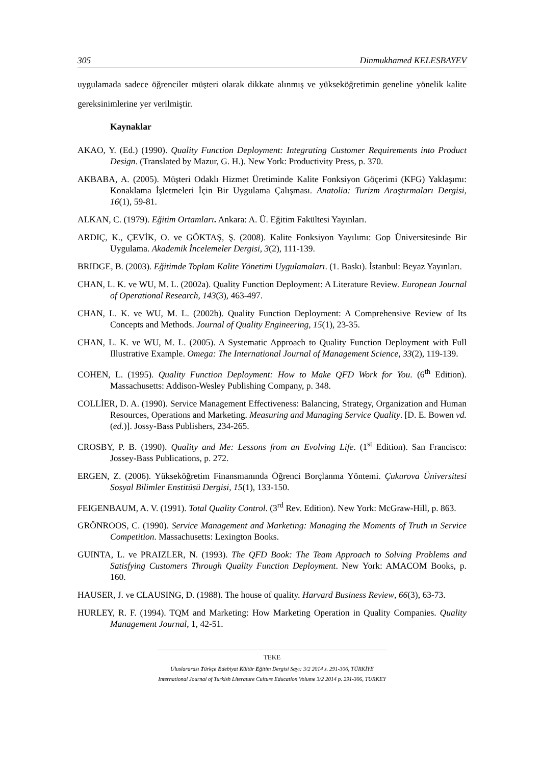305 Dinmukhamed KELESBAYEV
uygulamada sadece öğrenciler müşteri olarak dikkate alınmış ve yükseköğretimin geneline yönelik kalite gereksinimlerine yer verilmiştir.
Kaynaklar
AKAO, Y. (Ed.) (1990). Quality Function Deployment: Integrating Customer Requirements into Product Design. (Translated by Mazur, G. H.). New York: Productivity Press, p. 370.
AKBABA, A. (2005). Müşteri Odaklı Hizmet Üretiminde Kalite Fonksiyon Göçerimi (KFG) Yaklaşımı: Konaklama İşletmeleri İçin Bir Uygulama Çalışması. Anatolia: Turizm Araştırmaları Dergisi, 16(1), 59-81.
ALKAN, C. (1979). Eğitim Ortamları. Ankara: A. Ü. Eğitim Fakültesi Yayınları.
ARDIÇ, K., ÇEVİK, O. ve GÖKTAŞ, Ş. (2008). Kalite Fonksiyon Yayılımı: Gop Üniversitesinde Bir Uygulama. Akademik İncelemeler Dergisi, 3(2), 111-139.
BRIDGE, B. (2003). Eğitimde Toplam Kalite Yönetimi Uygulamaları. (1. Baskı). İstanbul: Beyaz Yayınları.
CHAN, L. K. ve WU, M. L. (2002a). Quality Function Deployment: A Literature Review. European Journal of Operational Research, 143(3), 463-497.
CHAN, L. K. ve WU, M. L. (2002b). Quality Function Deployment: A Comprehensive Review of Its Concepts and Methods. Journal of Quality Engineering, 15(1), 23-35.
CHAN, L. K. ve WU, M. L. (2005). A Systematic Approach to Quality Function Deployment with Full Illustrative Example. Omega: The International Journal of Management Science, 33(2), 119-139.
COHEN, L. (1995). Quality Function Deployment: How to Make QFD Work for You. (6<sup>th</sup> Edition). Massachusetts: Addison-Wesley Publishing Company, p. 348.
COLLİER, D. A. (1990). Service Management Effectiveness: Balancing, Strategy, Organization and Human Resources, Operations and Marketing. Measuring and Managing Service Quality. [D. E. Bowen vd. (ed.)]. Jossy-Bass Publishers, 234-265.
CROSBY, P. B. (1990). Quality and Me: Lessons from an Evolving Life. (1<sup>st</sup> Edition). San Francisco: Jossey-Bass Publications, p. 272.
ERGEN, Z. (2006). Yükseköğretim Finansmanında Öğrenci Borçlanma Yöntemi. Çukurova Üniversitesi Sosyal Bilimler Enstitüsü Dergisi, 15(1), 133-150.
FEIGENBAUM, A. V. (1991). Total Quality Control. (3<sup>rd</sup> Rev. Edition). New York: McGraw-Hill, p. 863.
GRÖNROOS, C. (1990). Service Management and Marketing: Managing the Moments of Truth ın Service Competition. Massachusetts: Lexington Books.
GUINTA, L. ve PRAIZLER, N. (1993). The QFD Book: The Team Approach to Solving Problems and Satisfying Customers Through Quality Function Deployment. New York: AMACOM Books, p. 160.
HAUSER, J. ve CLAUSING, D. (1988). The house of quality. Harvard Business Review, 66(3), 63-73.
HURLEY, R. F. (1994). TQM and Marketing: How Marketing Operation in Quality Companies. Quality Management Journal, 1, 42-51.
TEKE
Uluslararası Türkçe Edebiyat Kültür Eğitim Dergisi Sayı: 3/2 2014 s. 291-306, TÜRKİYE
International Journal of Turkish Literature Culture Education Volume 3/2 2014 p. 291-306, TURKEY